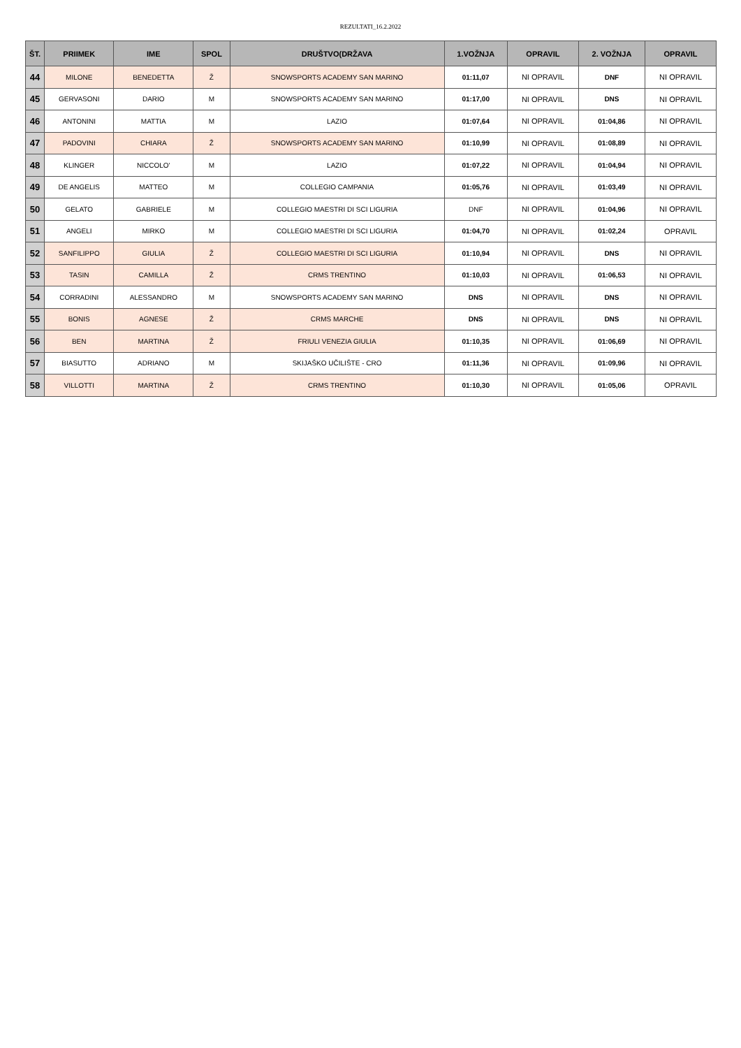REZULTATI_16.2.2022
| ŠT. | PRIIMEK | IME | SPOL | DRUŠTVO(DRŽAVA | 1.VOŽNJA | OPRAVIL | 2. VOŽNJA | OPRAVIL |
| --- | --- | --- | --- | --- | --- | --- | --- | --- |
| 44 | MILONE | BENEDETTA | Ž | SNOWSPORTS ACADEMY SAN MARINO | 01:11,07 | NI OPRAVIL | DNF | NI OPRAVIL |
| 45 | GERVASONI | DARIO | M | SNOWSPORTS ACADEMY SAN MARINO | 01:17,00 | NI OPRAVIL | DNS | NI OPRAVIL |
| 46 | ANTONINI | MATTIA | M | LAZIO | 01:07,64 | NI OPRAVIL | 01:04,86 | NI OPRAVIL |
| 47 | PADOVINI | CHIARA | Ž | SNOWSPORTS ACADEMY SAN MARINO | 01:10,99 | NI OPRAVIL | 01:08,89 | NI OPRAVIL |
| 48 | KLINGER | NICCOLO' | M | LAZIO | 01:07,22 | NI OPRAVIL | 01:04,94 | NI OPRAVIL |
| 49 | DE ANGELIS | MATTEO | M | COLLEGIO CAMPANIA | 01:05,76 | NI OPRAVIL | 01:03,49 | NI OPRAVIL |
| 50 | GELATO | GABRIELE | M | COLLEGIO MAESTRI DI SCI LIGURIA | DNF | NI OPRAVIL | 01:04,96 | NI OPRAVIL |
| 51 | ANGELI | MIRKO | M | COLLEGIO MAESTRI DI SCI LIGURIA | 01:04,70 | NI OPRAVIL | 01:02,24 | OPRAVIL |
| 52 | SANFILIPPO | GIULIA | Ž | COLLEGIO MAESTRI DI SCI LIGURIA | 01:10,94 | NI OPRAVIL | DNS | NI OPRAVIL |
| 53 | TASIN | CAMILLA | Ž | CRMS TRENTINO | 01:10,03 | NI OPRAVIL | 01:06,53 | NI OPRAVIL |
| 54 | CORRADINI | ALESSANDRO | M | SNOWSPORTS ACADEMY SAN MARINO | DNS | NI OPRAVIL | DNS | NI OPRAVIL |
| 55 | BONIS | AGNESE | Ž | CRMS MARCHE | DNS | NI OPRAVIL | DNS | NI OPRAVIL |
| 56 | BEN | MARTINA | Ž | FRIULI VENEZIA GIULIA | 01:10,35 | NI OPRAVIL | 01:06,69 | NI OPRAVIL |
| 57 | BIASUTTO | ADRIANO | M | SKIJAŠKO UČILIŠTE - CRO | 01:11,36 | NI OPRAVIL | 01:09,96 | NI OPRAVIL |
| 58 | VILLOTTI | MARTINA | Ž | CRMS TRENTINO | 01:10,30 | NI OPRAVIL | 01:05,06 | OPRAVIL |